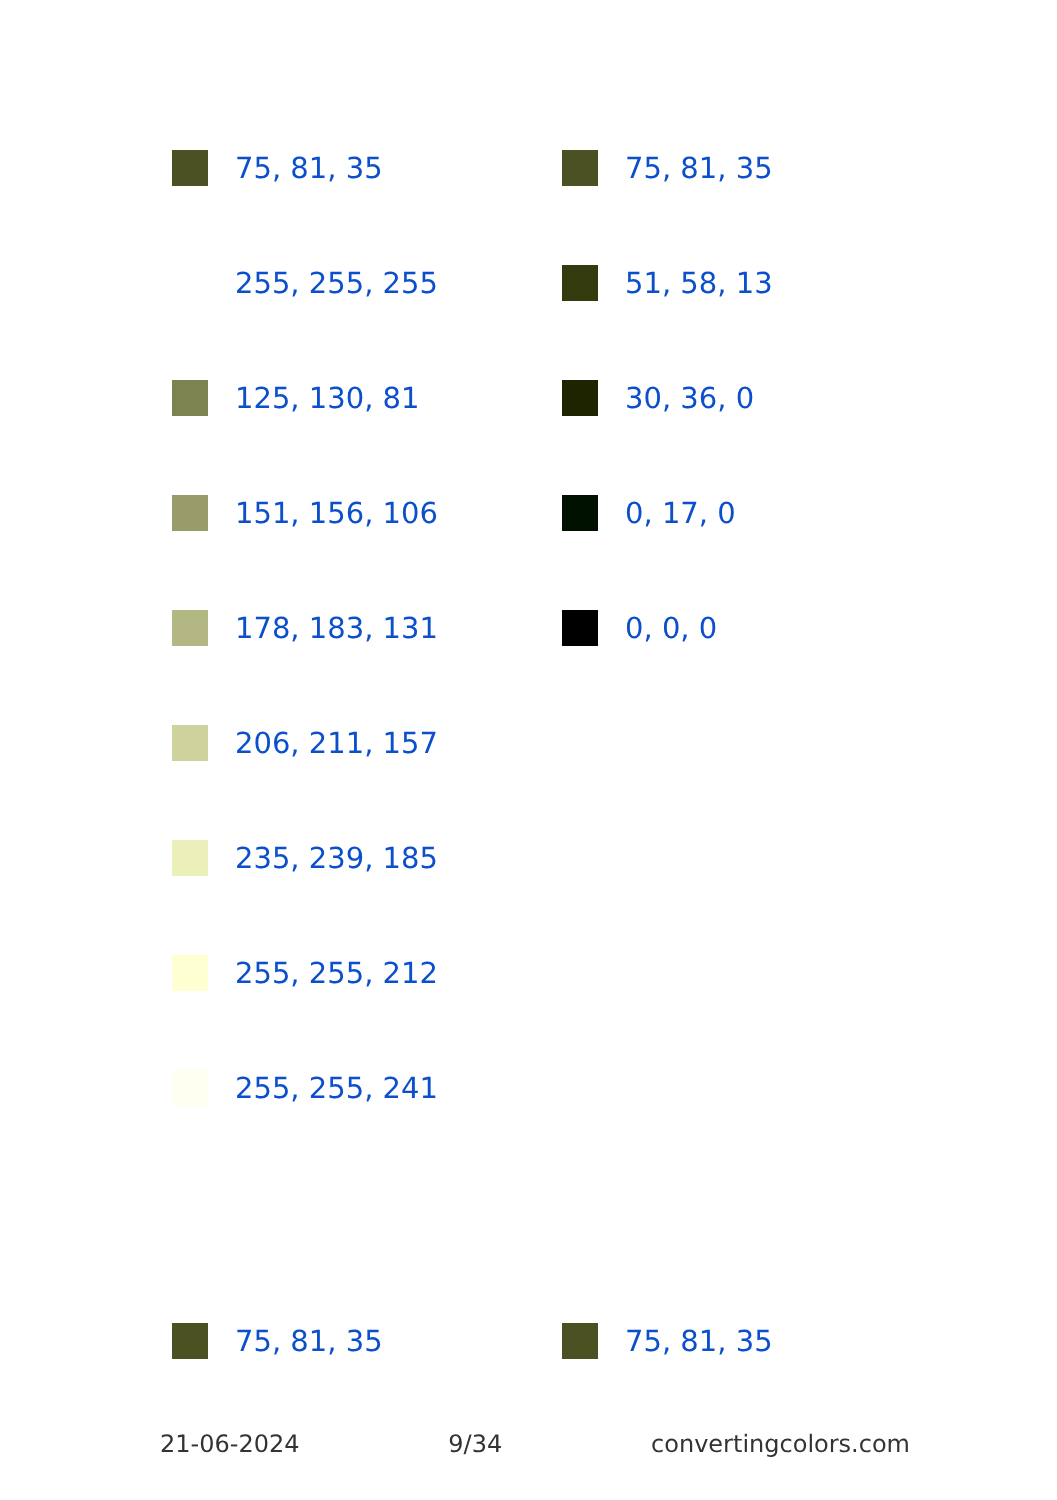75, 81, 35
255, 255, 255
125, 130, 81
151, 156, 106
178, 183, 131
206, 211, 157
235, 239, 185
255, 255, 212
255, 255, 241
75, 81, 35
51, 58, 13
30, 36, 0
0, 17, 0
0, 0, 0
75, 81, 35 75, 81, 35
21-06-2024 9/34 convertingcolors.com